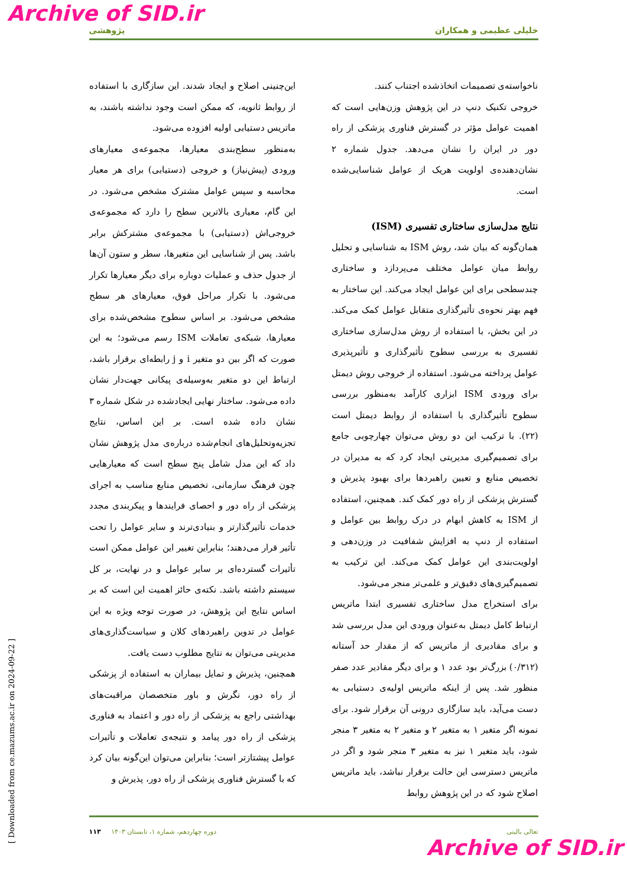Archive of SID.ir
خلیلی عظیمی و همکاران پژوهشی
ناخواسته‌ی تصمیمات اتخاذشده اجتناب کنند.
خروجی تکنیک دنپ در این پژوهش وزن‌هایی است که اهمیت عوامل مؤثر در گسترش فناوری پزشکی از راه دور در ایران را نشان می‌دهد. جدول شماره ۲ نشان‌دهنده‌ی اولویت هریک از عوامل شناسایی‌شده است.
نتایج مدل‌سازی ساختاری تفسیری (ISM)
همان‌گونه که بیان شد، روش ISM به شناسایی و تحلیل روابط میان عوامل مختلف می‌پردازد و ساختاری چندسطحی برای این عوامل ایجاد می‌کند. این ساختار به فهم بهتر نحوه‌ی تأثیرگذاری متقابل عوامل کمک می‌کند. در این بخش، با استفاده از روش مدل‌سازی ساختاری تفسیری به بررسی سطوح تأثیرگذاری و تأثیرپذیری عوامل پرداخته می‌شود. استفاده از خروجی روش دیمتل برای ورودی ISM ابزاری کارآمد به‌منظور بررسی سطوح تأثیرگذاری با استفاده از روابط دیمتل است (۲۲). با ترکیب این دو روش می‌توان چهارچوبی جامع برای تصمیم‌گیری مدیریتی ایجاد کرد که به مدیران در تخصیص منابع و تعیین راهبردها برای بهبود پذیرش و گسترش پزشکی از راه دور کمک کند. همچنین، استفاده از ISM به کاهش ابهام در درک روابط بین عوامل و استفاده از دنپ به افزایش شفافیت در وزن‌دهی و اولویت‌بندی این عوامل کمک می‌کند. این ترکیب به تصمیم‌گیری‌های دقیق‌تر و علمی‌تر منجر می‌شود.
برای استخراج مدل ساختاری تفسیری ابتدا ماتریس ارتباط کامل دیمتل به‌عنوان ورودی این مدل بررسی شد و برای مقادیری از ماتریس که از مقدار حد آستانه (۰/۳۱۲) بزرگ‌تر بود عدد ۱ و برای دیگر مقادیر عدد صفر منظور شد. پس از اینکه ماتریس اولیه‌ی دستیابی به دست می‌آید، باید سازگاری درونی آن برقرار شود. برای نمونه اگر متغیر ۱ به متغیر ۲ و متغیر ۲ به متغیر ۳ منجر شود، باید متغیر ۱ نیز به متغیر ۳ منجر شود و اگر در ماتریس دسترسی این حالت برقرار نباشد، باید ماتریس اصلاح شود که در این پژوهش روابط
این‌چنینی اصلاح و ایجاد شدند. این سازگاری با استفاده از روابط ثانویه، که ممکن است وجود نداشته باشند، به ماتریس دستیابی اولیه افزوده می‌شود.
به‌منظور سطح‌بندی معیارها، مجموعه‌ی معیارهای ورودی (پیش‌نیاز) و خروجی (دستیابی) برای هر معیار محاسبه و سپس عوامل مشترک مشخص می‌شود. در این گام، معیاری بالاترین سطح را دارد که مجموعه‌ی خروجی‌اش (دستیابی) با مجموعه‌ی مشترکش برابر باشد. پس از شناسایی این متغیرها، سطر و ستون آن‌ها از جدول حذف و عملیات دوباره برای دیگر معیارها تکرار می‌شود. با تکرار مراحل فوق، معیارهای هر سطح مشخص می‌شود. بر اساس سطوح مشخص‌شده برای معیارها، شبکه‌ی تعاملات ISM رسم می‌شود؛ به این صورت که اگر بین دو متغیر i و j رابطه‌ای برقرار باشد، ارتباط این دو متغیر به‌وسیله‌ی پیکانی جهت‌دار نشان داده می‌شود. ساختار نهایی ایجادشده در شکل شماره ۳ نشان داده شده است. بر این اساس، نتایج تجزیه‌وتحلیل‌های انجام‌شده درباره‌ی مدل پژوهش نشان داد که این مدل شامل پنج سطح است که معیارهایی چون فرهنگ سازمانی، تخصیص منابع مناسب به اجرای پزشکی از راه دور و احصای فرایندها و پیکربندی مجدد خدمات تأثیرگذارتر و بنیادی‌ترند و سایر عوامل را تحت تأثیر قرار می‌دهند؛ بنابراین تغییر این عوامل ممکن است تأثیرات گسترده‌ای بر سایر عوامل و در نهایت، بر کل سیستم داشته باشد. نکته‌ی حائز اهمیت این است که بر اساس نتایج این پژوهش، در صورت توجه ویژه به این عوامل در تدوین راهبردهای کلان و سیاست‌گذاری‌های مدیریتی می‌توان به نتایج مطلوب دست یافت.
همچنین، پذیرش و تمایل بیماران به استفاده از پزشکی از راه دور، نگرش و باور متخصصان مراقبت‌های بهداشتی راجع به پزشکی از راه دور و اعتماد به فناوری پزشکی از راه دور پیامد و نتیجه‌ی تعاملات و تأثیرات عوامل پیشتازتر است؛ بنابراین می‌توان این‌گونه بیان کرد که با گسترش فناوری پزشکی از راه دور، پذیرش و
[ Downloaded from ce.mazums.ac.ir on 2024-09-22 ]
تعالی بالینی دوره چهاردهم، شماره ۱، تابستان ۱۴۰۳ ۱۱۳
Archive of SID.ir